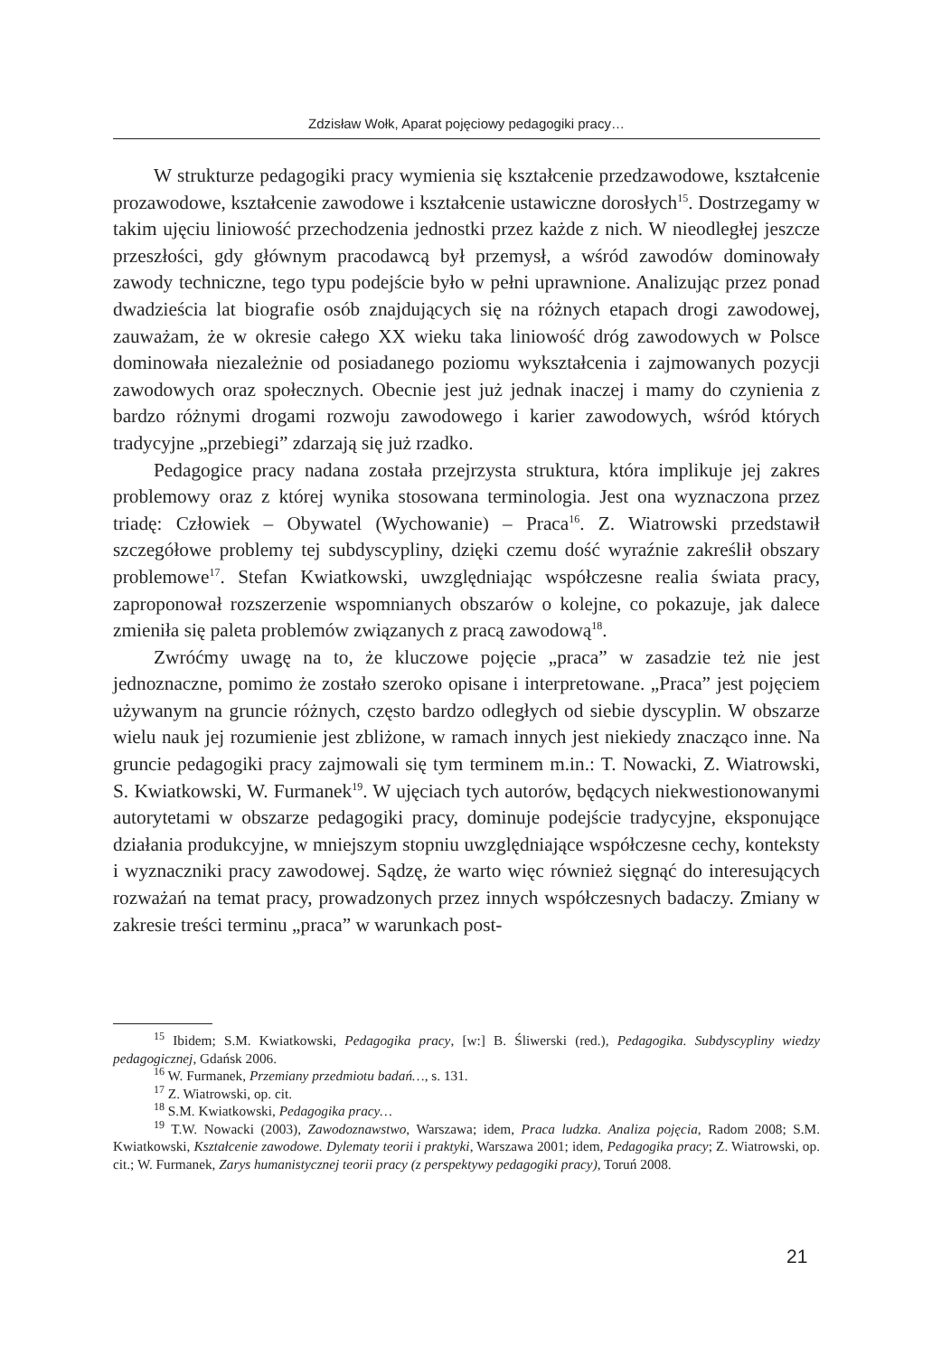Zdzisław Wołk, Aparat pojęciowy pedagogiki pracy…
W strukturze pedagogiki pracy wymienia się kształcenie przedzawodowe, kształcenie prozawodowe, kształcenie zawodowe i kształcenie ustawiczne dorosłych<sup>15</sup>. Dostrzegamy w takim ujęciu liniowość przechodzenia jednostki przez każde z nich. W nieodległej jeszcze przeszłości, gdy głównym pracodawcą był przemysł, a wśród zawodów dominowały zawody techniczne, tego typu podejście było w pełni uprawnione. Analizując przez ponad dwadzieścia lat biografie osób znajdujących się na różnych etapach drogi zawodowej, zauważam, że w okresie całego XX wieku taka liniowość dróg zawodowych w Polsce dominowała niezależnie od posiadanego poziomu wykształcenia i zajmowanych pozycji zawodowych oraz społecznych. Obecnie jest już jednak inaczej i mamy do czynienia z bardzo różnymi drogami rozwoju zawodowego i karier zawodowych, wśród których tradycyjne „przebiegi” zdarzają się już rzadko.
Pedagogice pracy nadana została przejrzysta struktura, która implikuje jej zakres problemowy oraz z której wynika stosowana terminologia. Jest ona wyznaczona przez triadę: Człowiek – Obywatel (Wychowanie) – Praca<sup>16</sup>. Z. Wiatrowski przedstawił szczegółowe problemy tej subdyscypliny, dzięki czemu dość wyraźnie zakreślił obszary problemowe<sup>17</sup>. Stefan Kwiatkowski, uwzględniając współczesne realia świata pracy, zaproponował rozszerzenie wspomnianych obszarów o kolejne, co pokazuje, jak dalece zmieniła się paleta problemów związanych z pracą zawodową<sup>18</sup>.
Zwróćmy uwagę na to, że kluczowe pojęcie „praca” w zasadzie też nie jest jednoznaczne, pomimo że zostało szeroko opisane i interpretowane. „Praca” jest pojęciem używanym na gruncie różnych, często bardzo odległych od siebie dyscyplin. W obszarze wielu nauk jej rozumienie jest zbliżone, w ramach innych jest niekiedy znacząco inne. Na gruncie pedagogiki pracy zajmowali się tym terminem m.in.: T. Nowacki, Z. Wiatrowski, S. Kwiatkowski, W. Furmanek<sup>19</sup>. W ujęciach tych autorów, będących niekwestionowanymi autorytetami w obszarze pedagogiki pracy, dominuje podejście tradycyjne, eksponujące działania produkcyjne, w mniejszym stopniu uwzględniające współczesne cechy, konteksty i wyznaczniki pracy zawodowej. Sądzę, że warto więc również sięgnąć do interesujących rozważań na temat pracy, prowadzonych przez innych współczesnych badaczy. Zmiany w zakresie treści terminu „praca” w warunkach post-
<sup>15</sup> Ibidem; S.M. Kwiatkowski, Pedagogika pracy, [w:] B. Śliwerski (red.), Pedagogika. Subdyscypliny wiedzy pedagogicznej, Gdańsk 2006.
<sup>16</sup> W. Furmanek, Przemiany przedmiotu badań…, s. 131.
<sup>17</sup> Z. Wiatrowski, op. cit.
<sup>18</sup> S.M. Kwiatkowski, Pedagogika pracy…
<sup>19</sup> T.W. Nowacki (2003), Zawodoznawstwo, Warszawa; idem, Praca ludzka. Analiza pojęcia, Radom 2008; S.M. Kwiatkowski, Kształcenie zawodowe. Dylematy teorii i praktyki, Warszawa 2001; idem, Pedagogika pracy; Z. Wiatrowski, op. cit.; W. Furmanek, Zarys humanistycznej teorii pracy (z perspektywy pedagogiki pracy), Toruń 2008.
21